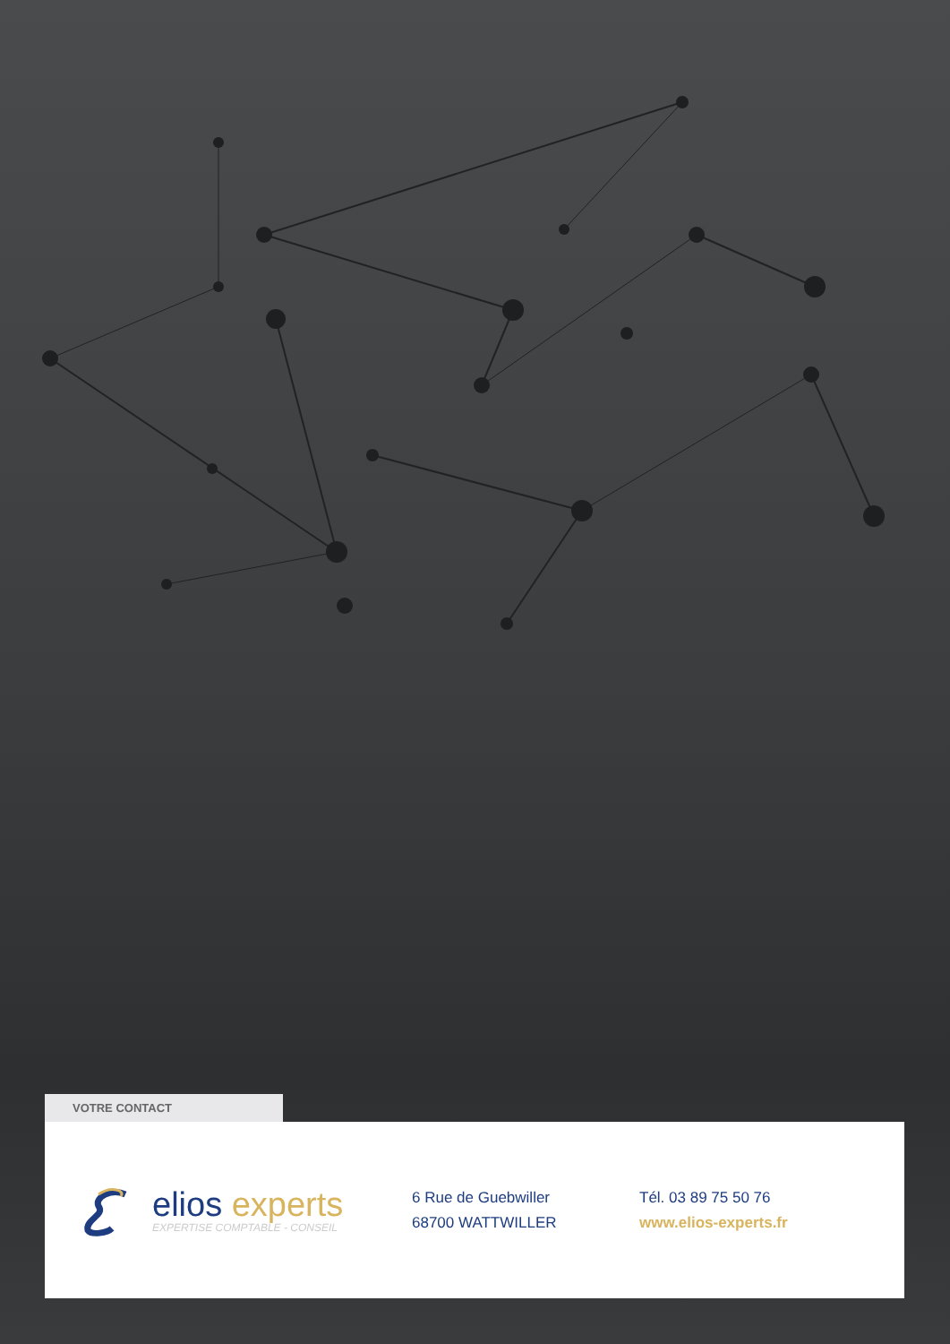VOTRE CONTACT
elios experts
EXPERTISE COMPTABLE - CONSEIL
6 Rue de Guebwiller
68700 WATTWILLER
Tél. 03 89 75 50 76
www.elios-experts.fr